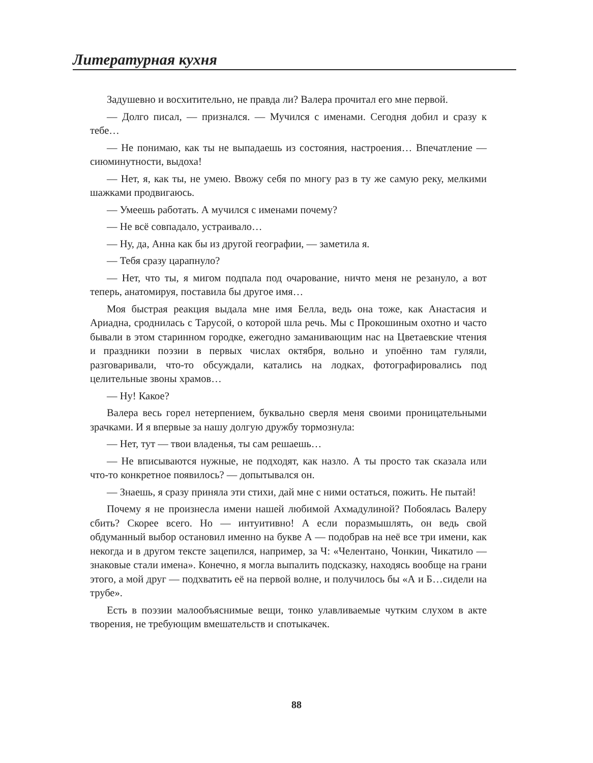Литературная кухня
Задушевно и восхитительно, не правда ли? Валера прочитал его мне первой.
— Долго писал, — признался. — Мучился с именами. Сегодня добил и сразу к тебе…
— Не понимаю, как ты не выпадаешь из состояния, настроения… Впечатление — сиюминутности, выдоха!
— Нет, я, как ты, не умею. Ввожу себя по многу раз в ту же самую реку, мелкими шажками продвигаюсь.
— Умеешь работать. А мучился с именами почему?
— Не всё совпадало, устраивало…
— Ну, да, Анна как бы из другой географии, — заметила я.
— Тебя сразу царапнуло?
— Нет, что ты, я мигом подпала под очарование, ничто меня не резануло, а вот теперь, анатомируя, поставила бы другое имя…
Моя быстрая реакция выдала мне имя Белла, ведь она тоже, как Анастасия и Ариадна, сроднилась с Тарусой, о которой шла речь. Мы с Прокошиным охотно и часто бывали в этом старинном городке, ежегодно заманивающим нас на Цветаевские чтения и праздники поэзии в первых числах октября, вольно и упоённо там гуляли, разговаривали, что-то обсуждали, катались на лодках, фотографировались под целительные звоны храмов…
— Ну! Какое?
Валера весь горел нетерпением, буквально сверля меня своими проницательными зрачками. И я впервые за нашу долгую дружбу тормознула:
— Нет, тут — твои владенья, ты сам решаешь…
— Не вписываются нужные, не подходят, как назло. А ты просто так сказала или что-то конкретное появилось? — допытывался он.
— Знаешь, я сразу приняла эти стихи, дай мне с ними остаться, пожить. Не пытай!
Почему я не произнесла имени нашей любимой Ахмадулиной? Побоялась Валеру сбить? Скорее всего. Но — интуитивно! А если поразмышлять, он ведь свой обдуманный выбор остановил именно на букве А — подобрав на неё все три имени, как некогда и в другом тексте зацепился, например, за Ч: «Челентано, Чонкин, Чикатило — знаковые стали имена». Конечно, я могла выпалить подсказку, находясь вообще на грани этого, а мой друг — подхватить её на первой волне, и получилось бы «А и Б…сидели на трубе».
Есть в поэзии малообъяснимые вещи, тонко улавливаемые чутким слухом в акте творения, не требующим вмешательств и спотыкачек.
88